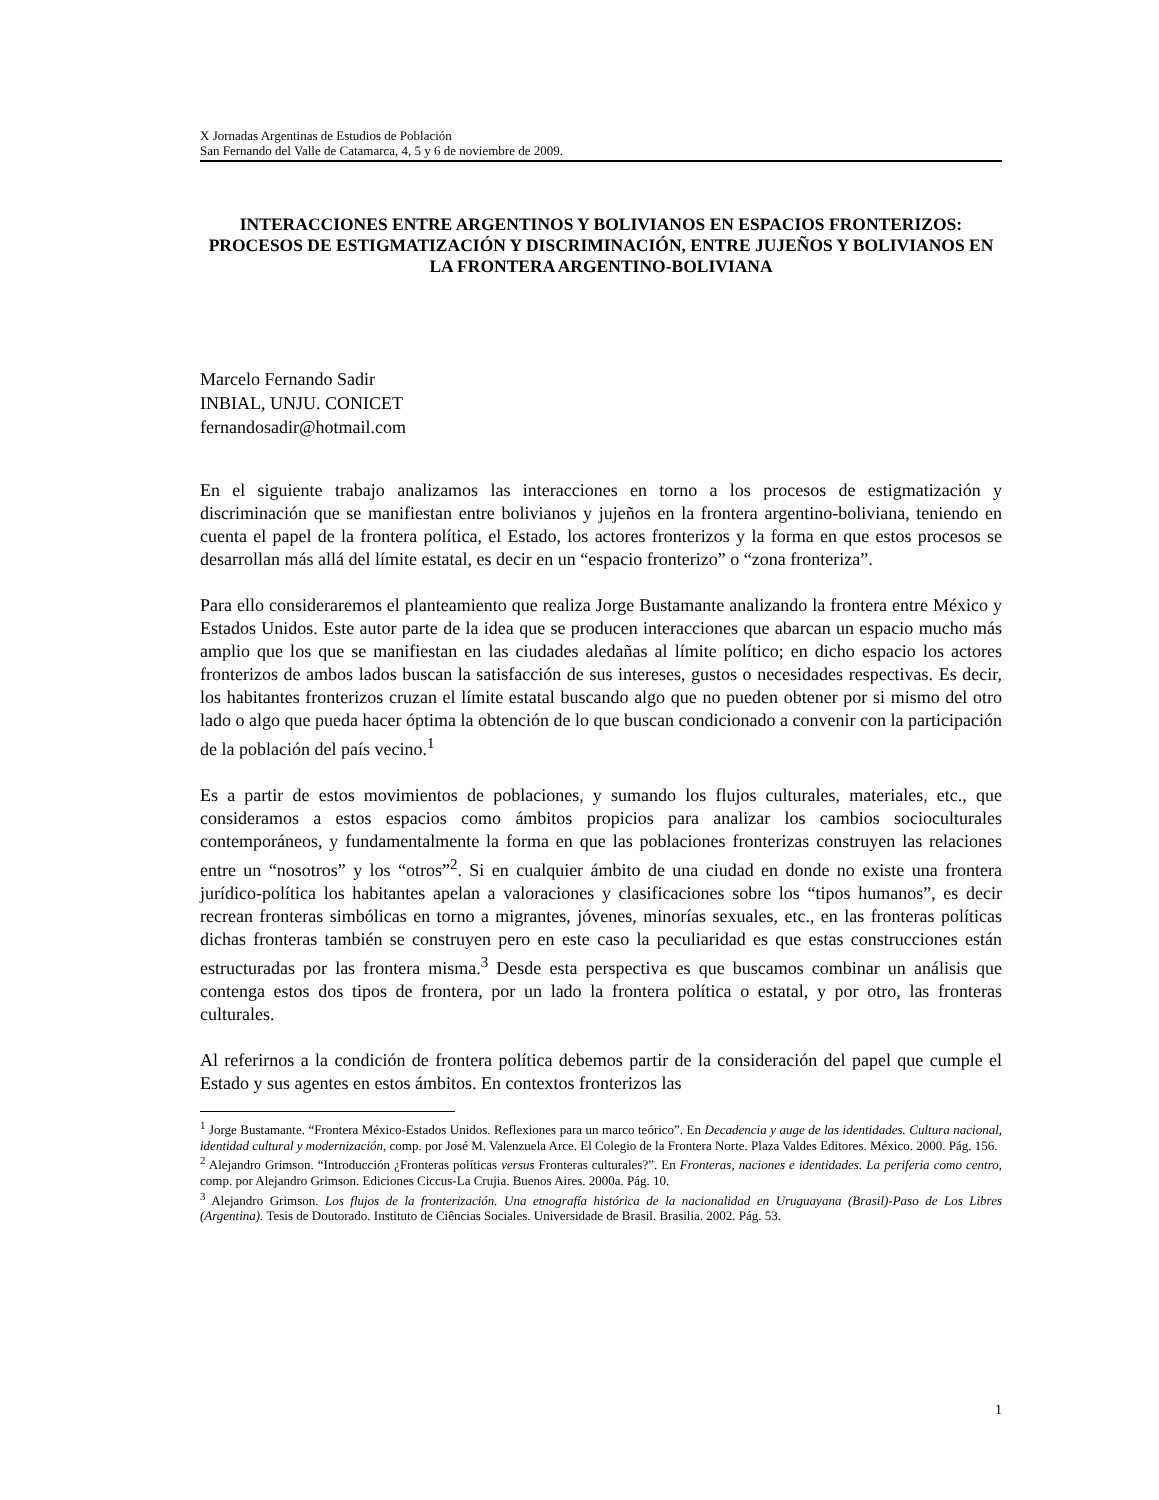X Jornadas Argentinas de Estudios de Población
San Fernando del Valle de Catamarca, 4, 5 y 6 de noviembre de 2009.
INTERACCIONES ENTRE ARGENTINOS Y BOLIVIANOS EN ESPACIOS FRONTERIZOS: PROCESOS DE ESTIGMATIZACIÓN Y DISCRIMINACIÓN, ENTRE JUJEÑOS Y BOLIVIANOS EN LA FRONTERA ARGENTINO-BOLIVIANA
Marcelo Fernando Sadir
INBIAL, UNJU. CONICET
fernandosadir@hotmail.com
En el siguiente trabajo analizamos las interacciones en torno a los procesos de estigmatización y discriminación que se manifiestan entre bolivianos y jujeños en la frontera argentino-boliviana, teniendo en cuenta el papel de la frontera política, el Estado, los actores fronterizos y la forma en que estos procesos se desarrollan más allá del límite estatal, es decir en un “espacio fronterizo” o “zona fronteriza”.
Para ello consideraremos el planteamiento que realiza Jorge Bustamante analizando la frontera entre México y Estados Unidos. Este autor parte de la idea que se producen interacciones que abarcan un espacio mucho más amplio que los que se manifiestan en las ciudades aledañas al límite político; en dicho espacio los actores fronterizos de ambos lados buscan la satisfacción de sus intereses, gustos o necesidades respectivas. Es decir, los habitantes fronterizos cruzan el límite estatal buscando algo que no pueden obtener por si mismo del otro lado o algo que pueda hacer óptima la obtención de lo que buscan condicionado a convenir con la participación de la población del país vecino.<sup>1</sup>
Es a partir de estos movimientos de poblaciones, y sumando los flujos culturales, materiales, etc., que consideramos a estos espacios como ámbitos propicios para analizar los cambios socioculturales contemporáneos, y fundamentalmente la forma en que las poblaciones fronterizas construyen las relaciones entre un “nosotros” y los “otros”<sup>2</sup>. Si en cualquier ámbito de una ciudad en donde no existe una frontera jurídico-política los habitantes apelan a valoraciones y clasificaciones sobre los “tipos humanos”, es decir recrean fronteras simbólicas en torno a migrantes, jóvenes, minorías sexuales, etc., en las fronteras políticas dichas fronteras también se construyen pero en este caso la peculiaridad es que estas construcciones están estructuradas por las frontera misma.<sup>3</sup> Desde esta perspectiva es que buscamos combinar un análisis que contenga estos dos tipos de frontera, por un lado la frontera política o estatal, y por otro, las fronteras culturales.
Al referirnos a la condición de frontera política debemos partir de la consideración del papel que cumple el Estado y sus agentes en estos ámbitos. En contextos fronterizos las
<sup>1</sup> Jorge Bustamante. “Frontera México-Estados Unidos. Reflexiones para un marco teórico”. En Decadencia y auge de las identidades. Cultura nacional, identidad cultural y modernización, comp. por José M. Valenzuela Arce. El Colegio de la Frontera Norte. Plaza Valdes Editores. México. 2000. Pág. 156.
<sup>2</sup> Alejandro Grimson. “Introducción ¿Fronteras políticas versus Fronteras culturales?”. En Fronteras, naciones e identidades. La periferia como centro, comp. por Alejandro Grimson. Ediciones Ciccus-La Crujia. Buenos Aires. 2000a. Pág. 10.
<sup>3</sup> Alejandro Grimson. Los flujos de la fronterización. Una etnografía histórica de la nacionalidad en Uruguayana (Brasil)-Paso de Los Libres (Argentina). Tesis de Doutorado. Instituto de Ciências Sociales. Universidade de Brasil. Brasilia. 2002. Pág. 53.
1